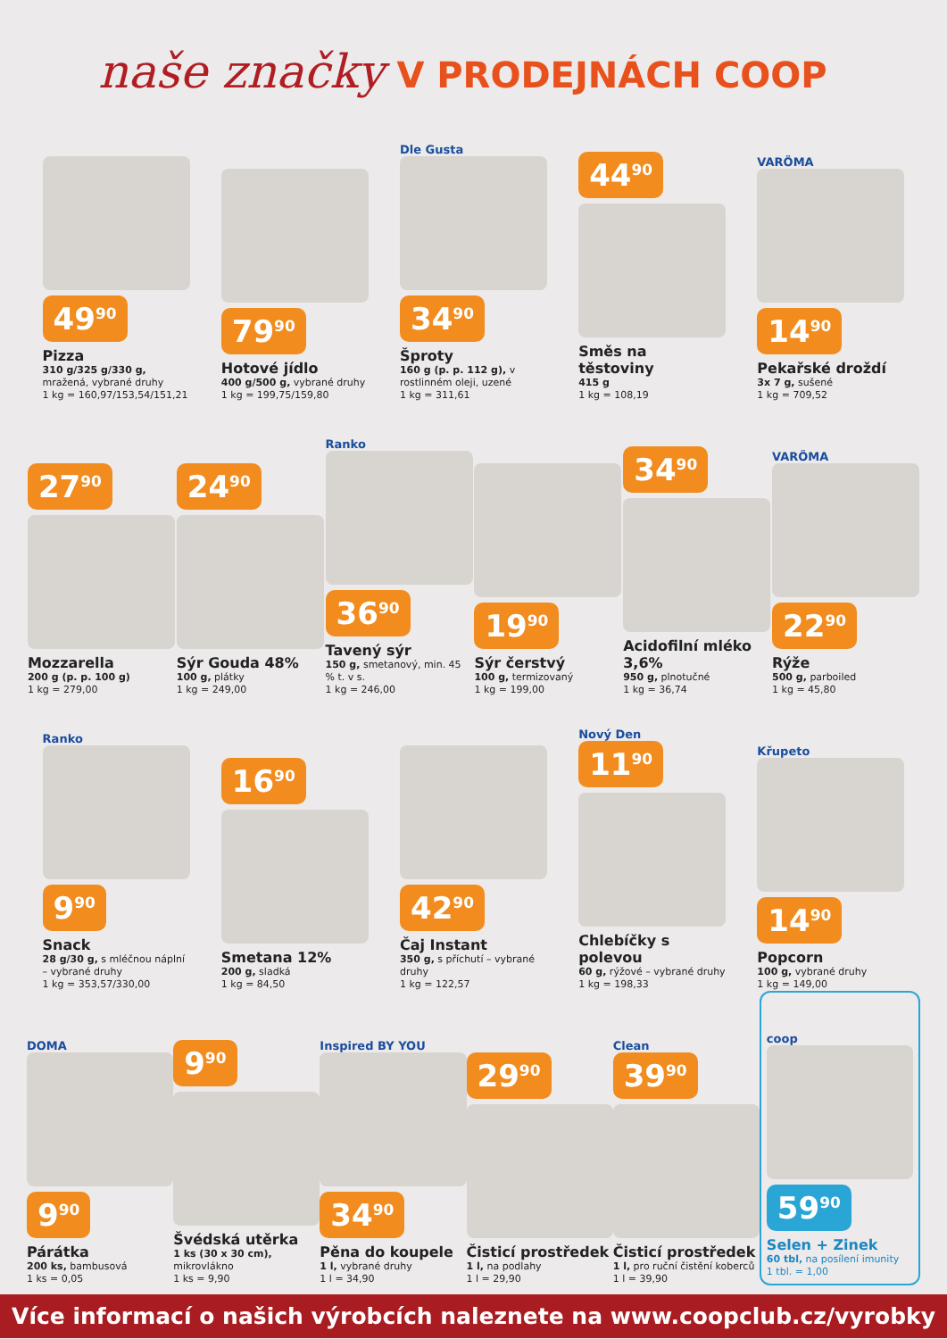naše značky V PRODEJNÁCH COOP
49<sup>90</sup>
Pizza
310 g/325 g/330 g, mražená, vybrané druhy
1 kg = 160,97/153,54/151,21
79<sup>90</sup>
Hotové jídlo
400 g/500 g, vybrané druhy
1 kg = 199,75/159,80
Dle Gusta
34<sup>90</sup>
Šproty
160 g (p. p. 112 g), v rostlinném oleji, uzené
1 kg = 311,61
44<sup>90</sup>
Směs na těstoviny
415 g
1 kg = 108,19
VARÖMA
14<sup>90</sup>
Pekařské droždí
3x 7 g, sušené
1 kg = 709,52
27<sup>90</sup>
Mozzarella
200 g (p. p. 100 g)
1 kg = 279,00
24<sup>90</sup>
Sýr Gouda 48%
100 g, plátky
1 kg = 249,00
Ranko
36<sup>90</sup>
Tavený sýr
150 g, smetanový, min. 45 % t. v s.
1 kg = 246,00
19<sup>90</sup>
Sýr čerstvý
100 g, termizovaný
1 kg = 199,00
34<sup>90</sup>
Acidofilní mléko 3,6%
950 g, plnotučné
1 kg = 36,74
VARÖMA
22<sup>90</sup>
Rýže
500 g, parboiled
1 kg = 45,80
Ranko
9<sup>90</sup>
Snack
28 g/30 g, s mléčnou náplní – vybrané druhy
1 kg = 353,57/330,00
16<sup>90</sup>
Smetana 12%
200 g, sladká
1 kg = 84,50
42<sup>90</sup>
Čaj Instant
350 g, s příchutí – vybrané druhy
1 kg = 122,57
Nový Den
11<sup>90</sup>
Chlebíčky s polevou
60 g, rýžové – vybrané druhy
1 kg = 198,33
Křupeto
14<sup>90</sup>
Popcorn
100 g, vybrané druhy
1 kg = 149,00
DOMA
9<sup>90</sup>
Párátka
200 ks, bambusová
1 ks = 0,05
9<sup>90</sup>
Švédská utěrka
1 ks (30 x 30 cm), mikrovlákno
1 ks = 9,90
Inspired BY YOU
34<sup>90</sup>
Pěna do koupele
1 l, vybrané druhy
1 l = 34,90
29<sup>90</sup>
Čisticí prostředek
1 l, na podlahy
1 l = 29,90
Clean
39<sup>90</sup>
Čisticí prostředek
1 l, pro ruční čistění koberců
1 l = 39,90
coop
59<sup>90</sup>
Selen + Zinek
60 tbl, na posílení imunity
1 tbl. = 1,00
Více informací o našich výrobcích naleznete na www.coopclub.cz/vyrobky